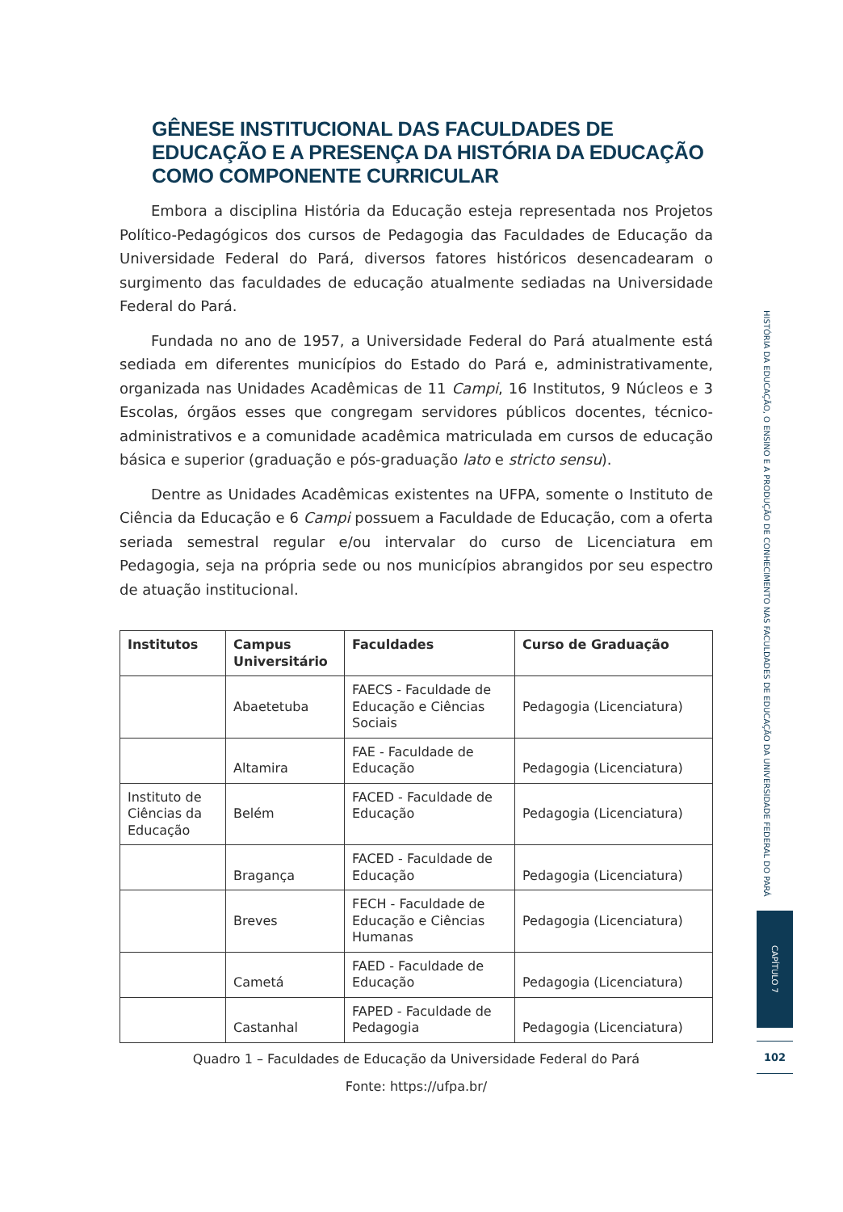GÊNESE INSTITUCIONAL DAS FACULDADES DE EDUCAÇÃO E A PRESENÇA DA HISTÓRIA DA EDUCAÇÃO COMO COMPONENTE CURRICULAR
Embora a disciplina História da Educação esteja representada nos Projetos Político-Pedagógicos dos cursos de Pedagogia das Faculdades de Educação da Universidade Federal do Pará, diversos fatores históricos desencadearam o surgimento das faculdades de educação atualmente sediadas na Universidade Federal do Pará.
Fundada no ano de 1957, a Universidade Federal do Pará atualmente está sediada em diferentes municípios do Estado do Pará e, administrativamente, organizada nas Unidades Acadêmicas de 11 Campi, 16 Institutos, 9 Núcleos e 3 Escolas, órgãos esses que congregam servidores públicos docentes, técnico-administrativos e a comunidade acadêmica matriculada em cursos de educação básica e superior (graduação e pós-graduação lato e stricto sensu).
Dentre as Unidades Acadêmicas existentes na UFPA, somente o Instituto de Ciência da Educação e 6 Campi possuem a Faculdade de Educação, com a oferta seriada semestral regular e/ou intervalar do curso de Licenciatura em Pedagogia, seja na própria sede ou nos municípios abrangidos por seu espectro de atuação institucional.
| Institutos | Campus Universitário | Faculdades | Curso de Graduação |
| --- | --- | --- | --- |
| | Abaetetuba | FAECS - Faculdade de Educação e Ciências Sociais | Pedagogia (Licenciatura) |
| | Altamira | FAE - Faculdade de Educação | Pedagogia (Licenciatura) |
| Instituto de Ciências da Educação | Belém | FACED - Faculdade de Educação | Pedagogia (Licenciatura) |
| | Bragança | FACED - Faculdade de Educação | Pedagogia (Licenciatura) |
| | Breves | FECH - Faculdade de Educação e Ciências Humanas | Pedagogia (Licenciatura) |
| | Cametá | FAED - Faculdade de Educação | Pedagogia (Licenciatura) |
| | Castanhal | FAPED - Faculdade de Pedagogia | Pedagogia (Licenciatura) |
Quadro 1 – Faculdades de Educação da Universidade Federal do Pará
Fonte: https://ufpa.br/
HISTÓRIA DA EDUCAÇÃO, O ENSINO E A PRODUÇÃO DE CONHECIMENTO NAS FACULDADES DE EDUCAÇÃO DA UNIVERSIDADE FEDERAL DO PARÁ
CAPÍTULO 7
102